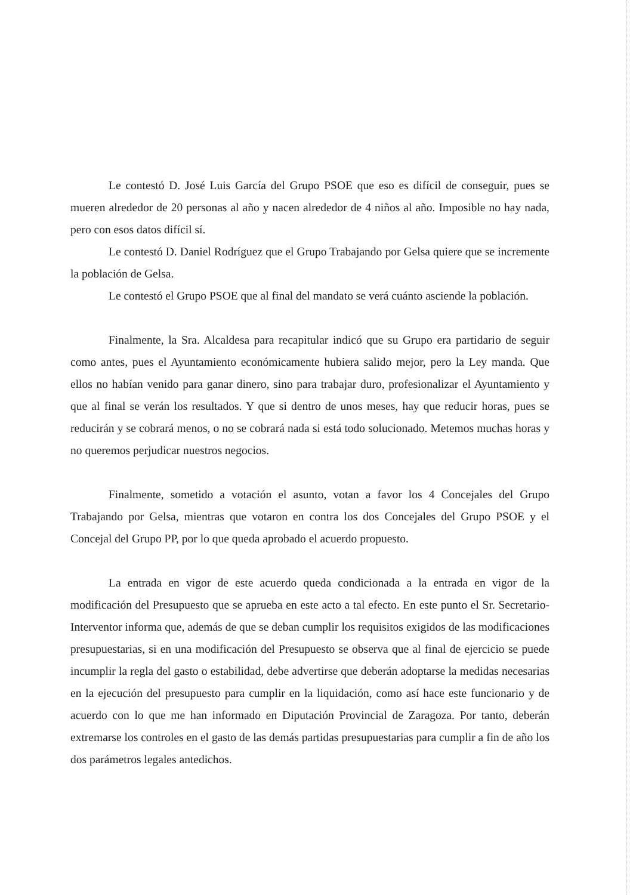Le contestó D. José Luis García del Grupo PSOE que eso es difícil de conseguir, pues se mueren alrededor de 20 personas al año y nacen alrededor de 4 niños al año. Imposible no hay nada, pero con esos datos difícil sí.
Le contestó D. Daniel Rodríguez que el Grupo Trabajando por Gelsa quiere que se incremente la población de Gelsa.
Le contestó el Grupo PSOE que al final del mandato se verá cuánto asciende la población.
Finalmente, la Sra. Alcaldesa para recapitular indicó que su Grupo era partidario de seguir como antes, pues el Ayuntamiento económicamente hubiera salido mejor, pero la Ley manda. Que ellos no habían venido para ganar dinero, sino para trabajar duro, profesionalizar el Ayuntamiento y que al final se verán los resultados. Y que si dentro de unos meses, hay que reducir horas, pues se reducirán y se cobrará menos, o no se cobrará nada si está todo solucionado. Metemos muchas horas y no queremos perjudicar nuestros negocios.
Finalmente, sometido a votación el asunto, votan a favor los 4 Concejales del Grupo Trabajando por Gelsa, mientras que votaron en contra los dos Concejales del Grupo PSOE y el Concejal del Grupo PP, por lo que queda aprobado el acuerdo propuesto.
La entrada en vigor de este acuerdo queda condicionada a la entrada en vigor de la modificación del Presupuesto que se aprueba en este acto a tal efecto. En este punto el Sr. Secretario-Interventor informa que, además de que se deban cumplir los requisitos exigidos de las modificaciones presupuestarias, si en una modificación del Presupuesto se observa que al final de ejercicio se puede incumplir la regla del gasto o estabilidad, debe advertirse que deberán adoptarse la medidas necesarias en la ejecución del presupuesto para cumplir en la liquidación, como así hace este funcionario y de acuerdo con lo que me han informado en Diputación Provincial de Zaragoza. Por tanto, deberán extremarse los controles en el gasto de las demás partidas presupuestarias para cumplir a fin de año los dos parámetros legales antedichos.